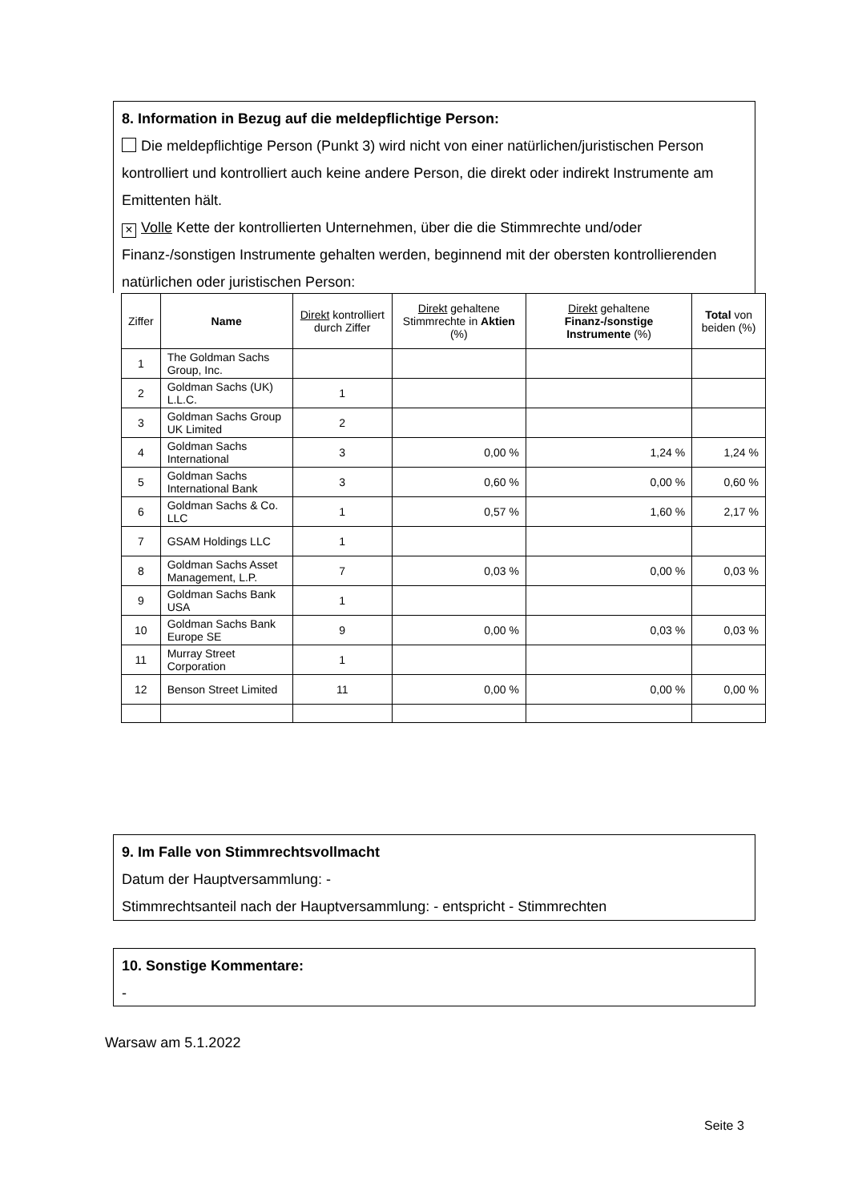8. Information in Bezug auf die meldepflichtige Person:
Die meldepflichtige Person (Punkt 3) wird nicht von einer natürlichen/juristischen Person kontrolliert und kontrolliert auch keine andere Person, die direkt oder indirekt Instrumente am Emittenten hält.
× Volle Kette der kontrollierten Unternehmen, über die die Stimmrechte und/oder Finanz-/sonstigen Instrumente gehalten werden, beginnend mit der obersten kontrollierenden natürlichen oder juristischen Person:
| Ziffer | Name | Direkt kontrolliert durch Ziffer | Direkt gehaltene Stimmrechte in Aktien (%) | Direkt gehaltene Finanz-/sonstige Instrumente (%) | Total von beiden (%) |
| --- | --- | --- | --- | --- | --- |
| 1 | The Goldman Sachs Group, Inc. | | | | |
| 2 | Goldman Sachs (UK) L.L.C. | 1 | | | |
| 3 | Goldman Sachs Group UK Limited | 2 | | | |
| 4 | Goldman Sachs International | 3 | 0,00 % | 1,24 % | 1,24 % |
| 5 | Goldman Sachs International Bank | 3 | 0,60 % | 0,00 % | 0,60 % |
| 6 | Goldman Sachs & Co. LLC | 1 | 0,57 % | 1,60 % | 2,17 % |
| 7 | GSAM Holdings LLC | 1 | | | |
| 8 | Goldman Sachs Asset Management, L.P. | 7 | 0,03 % | 0,00 % | 0,03 % |
| 9 | Goldman Sachs Bank USA | 1 | | | |
| 10 | Goldman Sachs Bank Europe SE | 9 | 0,00 % | 0,03 % | 0,03 % |
| 11 | Murray Street Corporation | 1 | | | |
| 12 | Benson Street Limited | 11 | 0,00 % | 0,00 % | 0,00 % |
9. Im Falle von Stimmrechtsvollmacht
Datum der Hauptversammlung: -
Stimmrechtsanteil nach der Hauptversammlung: - entspricht - Stimmrechten
10. Sonstige Kommentare:
-
Warsaw am 5.1.2022
Seite 3